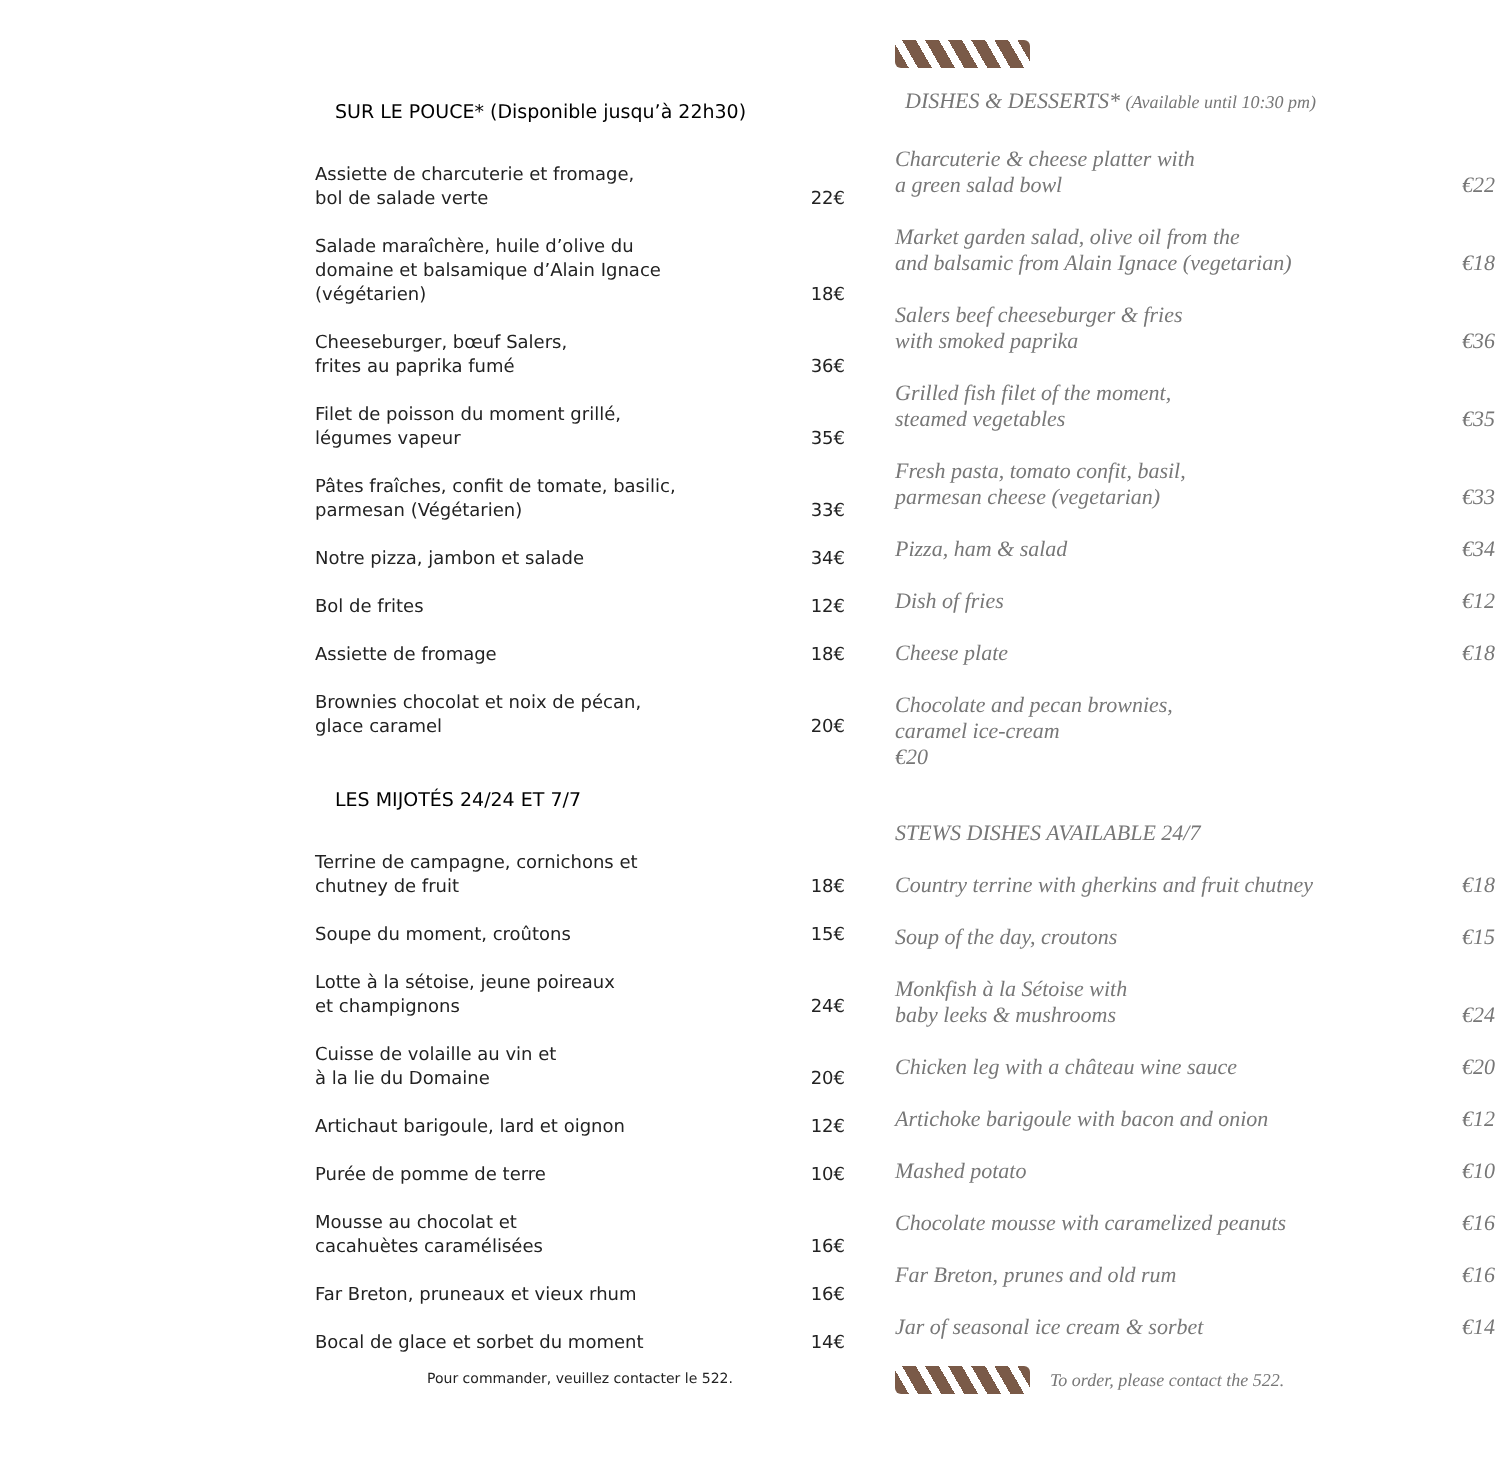SUR LE POUCE* (Disponible jusqu’à 22h30)
Assiette de charcuterie et fromage,
bol de salade verte 22€
Salade maraîchère, huile d’olive du
domaine et balsamique d’Alain Ignace
(végétarien) 18€
Cheeseburger, bœuf Salers,
frites au paprika fumé 36€
Filet de poisson du moment grillé,
légumes vapeur 35€
Pâtes fraîches, confit de tomate, basilic,
parmesan (Végétarien) 33€
Notre pizza, jambon et salade 34€
Bol de frites 12€
Assiette de fromage 18€
Brownies chocolat et noix de pécan,
glace caramel 20€
LES MIJOTÉS 24/24 ET 7/7
Terrine de campagne, cornichons et
chutney de fruit 18€
Soupe du moment, croûtons 15€
Lotte à la sétoise, jeune poireaux
et champignons 24€
Cuisse de volaille au vin et
à la lie du Domaine 20€
Artichaut barigoule, lard et oignon 12€
Purée de pomme de terre 10€
Mousse au chocolat et
cacahuètes caramélisées 16€
Far Breton, pruneaux et vieux rhum 16€
Bocal de glace et sorbet du moment 14€
Pour commander, veuillez contacter le 522.
DISHES & DESSERTS* (Available until 10:30 pm)
Charcuterie & cheese platter with
a green salad bowl €22
Market garden salad, olive oil from the
and balsamic from Alain Ignace (vegetarian) €18
Salers beef cheeseburger & fries
with smoked paprika €36
Grilled fish filet of the moment,
steamed vegetables €35
Fresh pasta, tomato confit, basil,
parmesan cheese (vegetarian) €33
Pizza, ham & salad €34
Dish of fries €12
Cheese plate €18
Chocolate and pecan brownies,
caramel ice-cream
€20
STEWS DISHES AVAILABLE 24/7
Country terrine with gherkins and fruit chutney €18
Soup of the day, croutons €15
Monkfish à la Sétoise with
baby leeks & mushrooms €24
Chicken leg with a château wine sauce €20
Artichoke barigoule with bacon and onion €12
Mashed potato €10
Chocolate mousse with caramelized peanuts €16
Far Breton, prunes and old rum €16
Jar of seasonal ice cream & sorbet €14
To order, please contact the 522.